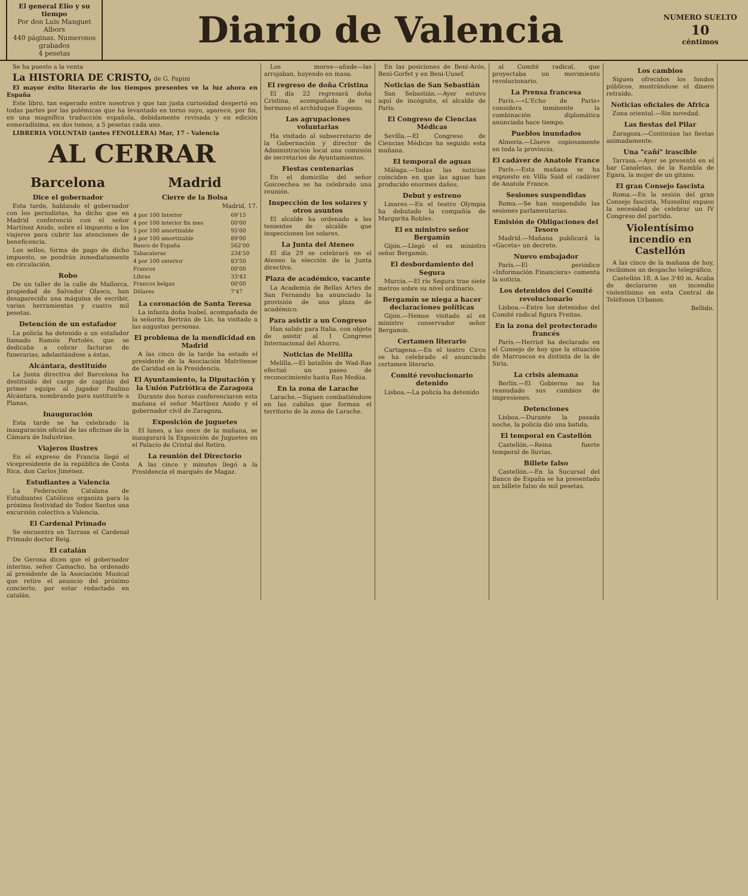El general Elío y su tiempo
Por don Luis Manguet Albors
440 páginas. Numerosos grabados
4 pesetas
Diario de Valencia
NUMERO SUELTO
10
céntimos
Se ha puesto a la venta
La HISTORIA DE CRISTO, de G. Papini
El mayor éxito literario de los tiempos presentes ve la luz ahora en España
Este libro, tan esperado entre nosotros y que tan justa curiosidad despertó en todas partes por las polémicas que ha levantado en torno suyo, aparece, por fin, en una magnífica traducción española, debidamente revisada y en edición esmeradísima, en dos tomos, a 5 pesetas cada uno.
LIBRERIA VOLUNTAD (antes FENOLLERA) Mar, 17 - Valencia
AL CERRAR
Barcelona
Dice el gobernador
Esta tarde, hablando el gobernador con los periodistas, ha dicho que en Madrid conferenció con el señor Martínez Anido, sobre el impuesto a los viajeros para cubrir las atenciones de beneficencia.
Los sellos, forma de pago de dicho impuesto, se pondrán inmediatamente en circulación.
Robo
De un taller de la calle de Mallorca, propiedad de Salvador Olasco, han desaparecido una máquina de escribir, varias herramientas y cuatro mil pesetas.
Detención de un estafador
La policía ha detenido a un estafador llamado Ramón Portolés, que se dedicaba a cobrar facturas de funerarias, adelantándose a éstas.
Alcántara, destituído
La Junta directiva del Barcelona ha destituído del cargo de capitán del primer equipo al jugador Paulino Alcántara, nombrando para sustituirle a Planas.
Inauguración
Esta tarde se ha celebrado la inauguración oficial de las oficinas de la Cámara de Industrias.
Viajeros ilustres
En el expreso de Francia llegó el vicepresidente de la república de Costa Rica, don Carlos Jiménez.
Estudiantes a Valencia
La Federación Catalana de Estudiantes Católicos organiza para la próxima festividad de Todos Santos una excursión colectiva a Valencia.
El Cardenal Primado
Se encuentra en Tarrasa el Cardenal Primado doctor Reig.
El catalán
De Gerona dicen que el gobernador interino, señor Camacho, ha ordenado al presidente de la Asociación Musical que retire el anuncio del próximo concierto, por estar redactado en catalán.
Madrid
Cierre de la Bolsa
Madrid, 17.
| 4 por 100 Interior | 69'15 |
| 4 por 100 interior fin mes | 00'00 |
| 5 por 100 amortizable | 95'00 |
| 4 por 100 amortizable | 89'00 |
| Banco de España | 562'00 |
| Tabacaleras | 234'50 |
| 4 por 100 exterior | 83'50 |
| Francos | 00'00 |
| Libras | 33'43 |
| Francos belgas | 00'00 |
| Dólares | 7'47 |
La coronación de Santa Teresa
La infanta doña Isabel, acompañada de la señorita Bertrán de Lis, ha visitado a las augustas personas.
El problema de la mendicidad en Madrid
A las cinco de la tarde ha estado el presidente de la Asociación Matritense de Caridad en la Presidencia.
El Ayuntamiento, la Diputación y la Unión Patriótica de Zaragoza
Durante dos horas conferenciaron esta mañana el señor Martínez Anido y el gobernador civil de Zaragoza.
Exposición de juguetes
El lunes, a las once de la mañana, se inaugurará la Exposición de Juguetes en el Palacio de Cristal del Retiro.
La reunión del Directorio
A las cinco y minutos llegó a la Presidencia el marqués de Magaz.
Los moros—añade—las arrojaban, huyendo en masa.
El regreso de doña Cristina
El día 22 regresará doña Cristina, acompañada de su hermano el archiduque Eugenio.
Las agrupaciones voluntarias
Ha visitado al subsecretario de la Gobernación y director de Administración local una comisión de secretarios de Ayuntamientos.
Fiestas centenarias
En el domicilio del señor Goicoechea se ha celebrado una reunión.
Inspección de los solares y otros asuntos
El alcalde ha ordenado a los tenientes de alcalde que inspeccionen los solares.
La Junta del Ateneo
El día 29 se celebrará en el Ateneo la elección de la Junta directiva.
Plaza de académico, vacante
La Academia de Bellas Artes de San Fernando ha anunciado la provisión de una plaza de académico.
Para asistir a un Congreso
Han salido para Italia, con objeto de asistir al I Congreso Internacional del Ahorro.
Noticias de Melilla
Melilla.—El batallón de Wad-Ras efectuó un paseo de reconocimiento hasta Ras Medúa.
En la zona de Larache
Larache.—Siguen combatiéndose en las cabilas que forman el territorio de la zona de Larache.
En las posiciones de Beni-Arós, Beni-Gorfet y en Beni-Uusef.
Noticias de San Sebastián
San Sebastián.—Ayer estuvo aquí de incógnito, el alcalde de París.
El Congreso de Ciencias Médicas
Sevilla.—El Congreso de Ciencias Médicas ha seguido esta mañana.
El temporal de aguas
Málaga.—Todas las noticias coinciden en que las aguas han producido enormes daños.
Debut y estreno
Linares.—En el teatro Olympia ha debutado la compañía de Margarita Robles.
El ex ministro señor Bergamín
Gijón.—Llegó el ex ministro señor Bergamín.
El desbordamiento del Segura
Murcia.—El río Segura trae siete metros sobre su nivel ordinario.
Bergamín se niega a hacer declaraciones políticas
Gijón.—Hemos visitado al ex ministro conservador señor Bergamín.
Certamen literario
Cartagena.—En el teatro Circo se ha celebrado el anunciado certamen literario.
Comité revolucionario detenido
Lisboa.—La policía ha detenido
al Comité radical, que proyectaba un movimiento revolucionario.
La Prensa francesa
París.—«L'Echo de Paris» considera inminente la combinación diplomática anunciada hace tiempo.
Pueblos inundados
Almería.—Llueve copiosamente en toda la provincia.
El cadáver de Anatole France
París.—Esta mañana se ha expuesto en Villa Said el cadáver de Anatole France.
Sesiones suspendidas
Roma.—Se han suspendido las sesiones parlamentarias.
Emisión de Obligaciones del Tesoro
Madrid.—Mañana publicará la «Gaceta» un decreto.
Nuevo embajador
París.—El periódico «Información Financiera» comenta la noticia.
Los detenidos del Comité revolucionario
Lisboa.—Entre los detenidos del Comité radical figura Freitas.
En la zona del protectorado francés
París.—Herriot ha declarado en el Consejo de hoy que la situación de Marruecos es distinta de la de Siria.
La crisis alemana
Berlín.—El Gobierno no ha reanudado sus cambios de impresiones.
Detenciones
Lisboa.—Durante la pasada noche, la policía dió una batida.
El temporal en Castellón
Castellón.—Reina fuerte temporal de lluvias.
Billete falso
Castellón.—En la Sucursal del Banco de España se ha presentado un billete falso de mil pesetas.
Los cambios
Siguen ofrecidos los fondos públicos, mostrándose el dinero retraído.
Noticias oficiales de Africa
Zona oriental.—Sin novedad.
Las fiestas del Pilar
Zaragoza.—Continúan las fiestas animadamente.
Una "cañí" irascible
Tarrasa.—Ayer se presentó en el bar Canaletas, de la Rambla de Egara, la mujer de un gitano.
El gran Consejo fascista
Roma.—En la sesión del gran Consejo fascista, Mussolini expuso la necesidad de celebrar un IV Congreso del partido.
Violentísimo incendio en Castellón
A las cinco de la mañana de hoy, recibimos un despacho telegráfico.
Castellón 18. A las 3'40 m. Acaba de declararse un incendio violentísimo en esta Central de Teléfonos Urbanos.
Bellido.